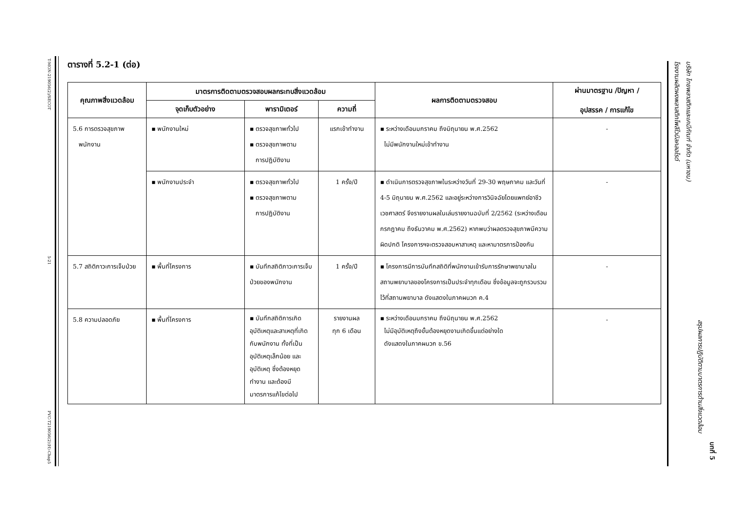T-MON-219056(2)/SECOT
5-21
PVC-T219056(2)(H)-Chap5
ตารางที่ 5.2-1 (ต่อ)
| คุณภาพสิ่งแวดล้อม | มาตรการติดตามตรวจสอบผลกระทบสิ่งแวดล้อม | | | ผลการติดตามตรวจสอบ | ผ่านมาตรฐาน /ปัญหา / อุปสรรค / การแก้ไข |
| --- | --- | --- | --- | --- | --- |
| | จุดเก็บตัวอย่าง | พารามิเตอร์ | ความถี่ | | |
| 5.6 การตรวจสุขภาพ พนักงาน | ▪ พนักงานใหม่ | ▪ ตรวจสุขภาพทั่วไป ▪ ตรวจสุขภาพตาม การปฏิบัติงาน | แรกเข้าทำงาน | ▪ ระหว่างเดือนมกราคม ถึงมิถุนายน พ.ศ.2562 ไม่มีพนักงานใหม่เข้าทำงาน | - |
| | ▪ พนักงานประจำ | ▪ ตรวจสุขภาพทั่วไป ▪ ตรวจสุขภาพตาม การปฏิบัติงาน | 1 ครั้ง/ปี | ▪ ดำเนินการตรวจสุขภาพในระหว่างวันที่ 29-30 พฤษภาคม และวันที่ 4-5 มิถุนายน พ.ศ.2562 และอยู่ระหว่างการวินิจฉัยโดยแพทย์อาชีวเวชศาสตร์ จึงรายงานผลในเล่มรายงานฉบับที่ 2/2562 (ระหว่างเดือนกรกฎาคม ถึงธันวาคม พ.ศ.2562) หากพบว่าผลตรวจสุขภาพมีความผิดปกติ โครงการฯจะตรวจสอบหาสาเหตุ และหามาตรการป้องกัน | - |
| 5.7 สถิติภาวะการเจ็บป่วย | ▪ พื้นที่โครงการ | ▪ บันทึกสถิติภาวะการเจ็บป่วยของพนักงาน | 1 ครั้ง/ปี | ▪ โครงการมีการบันทึกสถิติที่พนักงานเข้ารับการรักษาพยาบาลในสถานพยาบาลของโครงการเป็นประจำทุกเดือน ซึ่งข้อมูลจะถูกรวบรวมไว้ที่สถานพยาบาล ดังแสดงในภาคผนวก ค.4 | - |
| 5.8 ความปลอดภัย | ▪ พื้นที่โครงการ | ▪ บันทึกสถิติการเกิดอุบัติเหตุและสาเหตุที่เกิดกับพนักงาน ทั้งที่เป็นอุบัติเหตุเล็กน้อย และอุบัติเหตุ ซึ่งต้องหยุดทำงาน และต้องมีมาตรการแก้ไขต่อไป | รายงานผล ทุก 6 เดือน | ▪ ระหว่างเดือนมกราคม ถึงมิถุนายน พ.ศ.2562 ไม่มีอุบัติเหตุถึงขั้นต้องหยุดงานเกิดขึ้นแต่อย่างใด ดังแสดงในภาคผนวก ข.56 | - |
โรงงานผลิตผงพลาสติกโพลีไวนิลคลอไรด์
บริษัท ไทยพลาสติกและเคมีภัณฑ์ จำกัด (มหาชน)
สรุปผลการปฏิบัติตามมาตรการด้านสิ่งแวดล้อม
บทที่ 5